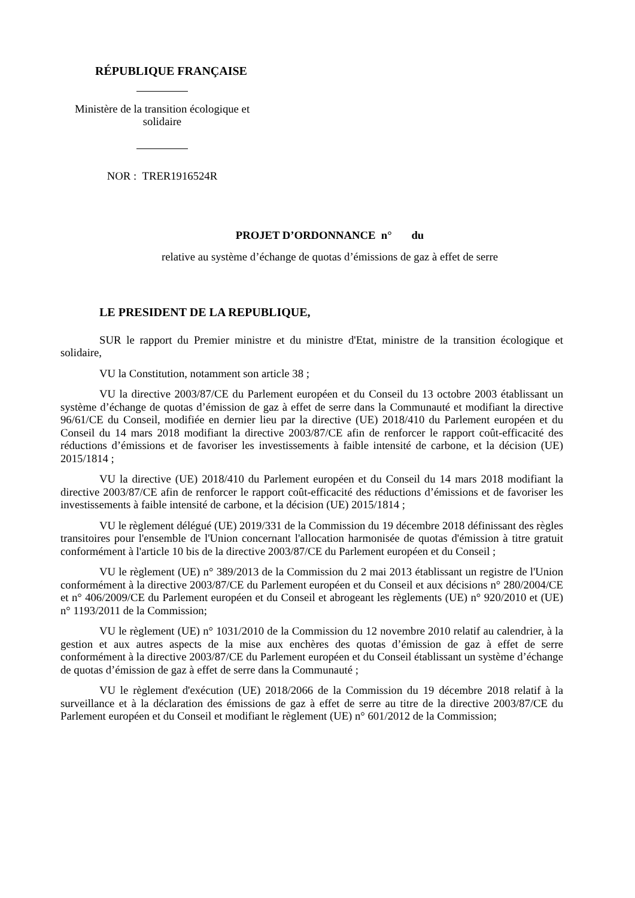RÉPUBLIQUE FRANÇAISE
Ministère de la transition écologique et
solidaire
NOR : TRER1916524R
PROJET D’ORDONNANCE n° du
relative au système d’échange de quotas d’émissions de gaz à effet de serre
LE PRESIDENT DE LA REPUBLIQUE,
SUR le rapport du Premier ministre et du ministre d'Etat, ministre de la transition écologique et solidaire,
VU la Constitution, notamment son article 38 ;
VU la directive 2003/87/CE du Parlement européen et du Conseil du 13 octobre 2003 établissant un système d’échange de quotas d’émission de gaz à effet de serre dans la Communauté et modifiant la directive 96/61/CE du Conseil, modifiée en dernier lieu par la directive (UE) 2018/410 du Parlement européen et du Conseil du 14 mars 2018 modifiant la directive 2003/87/CE afin de renforcer le rapport coût-efficacité des réductions d’émissions et de favoriser les investissements à faible intensité de carbone, et la décision (UE) 2015/1814 ;
VU la directive (UE) 2018/410 du Parlement européen et du Conseil du 14 mars 2018 modifiant la directive 2003/87/CE afin de renforcer le rapport coût-efficacité des réductions d’émissions et de favoriser les investissements à faible intensité de carbone, et la décision (UE) 2015/1814 ;
VU le règlement délégué (UE) 2019/331 de la Commission du 19 décembre 2018 définissant des règles transitoires pour l'ensemble de l'Union concernant l'allocation harmonisée de quotas d'émission à titre gratuit conformément à l'article 10 bis de la directive 2003/87/CE du Parlement européen et du Conseil ;
VU le règlement (UE) n° 389/2013 de la Commission du 2 mai 2013 établissant un registre de l'Union conformément à la directive 2003/87/CE du Parlement européen et du Conseil et aux décisions n° 280/2004/CE et n° 406/2009/CE du Parlement européen et du Conseil et abrogeant les règlements (UE) n° 920/2010 et (UE) n° 1193/2011 de la Commission;
VU le règlement (UE) n° 1031/2010 de la Commission du 12 novembre 2010 relatif au calendrier, à la gestion et aux autres aspects de la mise aux enchères des quotas d’émission de gaz à effet de serre conformément à la directive 2003/87/CE du Parlement européen et du Conseil établissant un système d’échange de quotas d’émission de gaz à effet de serre dans la Communauté ;
VU le règlement d'exécution (UE) 2018/2066 de la Commission du 19 décembre 2018 relatif à la surveillance et à la déclaration des émissions de gaz à effet de serre au titre de la directive 2003/87/CE du Parlement européen et du Conseil et modifiant le règlement (UE) n° 601/2012 de la Commission;